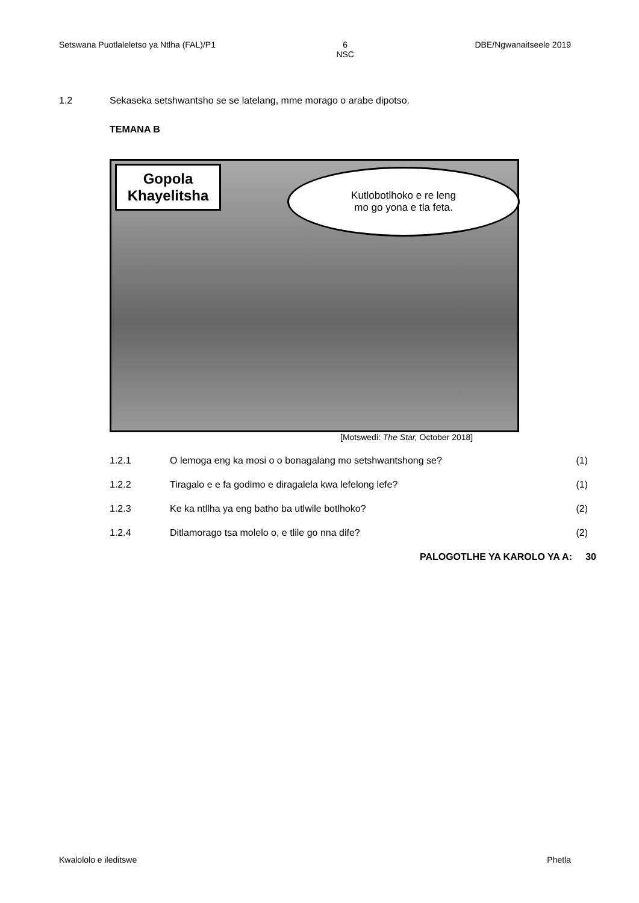Setswana Puotlaleletso ya Ntlha (FAL)/P1 6
NSC DBE/Ngwanaitseele 2019
1.2 Sekaseka setshwantsho se se latelang, mme morago o arabe dipotso.
TEMANA B
Gopola
Khayelitsha
Kutlobotlhoko e re leng
mo go yona e tla feta.
[Motswedi: The Star, October 2018]
1.2.1 O lemoga eng ka mosi o o bonagalang mo setshwantshong se? (1)
1.2.2 Tiragalo e e fa godimo e diragalela kwa lefelong lefe? (1)
1.2.3 Ke ka ntllha ya eng batho ba utlwile botlhoko? (2)
1.2.4 Ditlamorago tsa molelo o, e tlile go nna dife? (2)
PALOGOTLHE YA KAROLO YA A: 30
Kwalololo e ileditswe Phetla